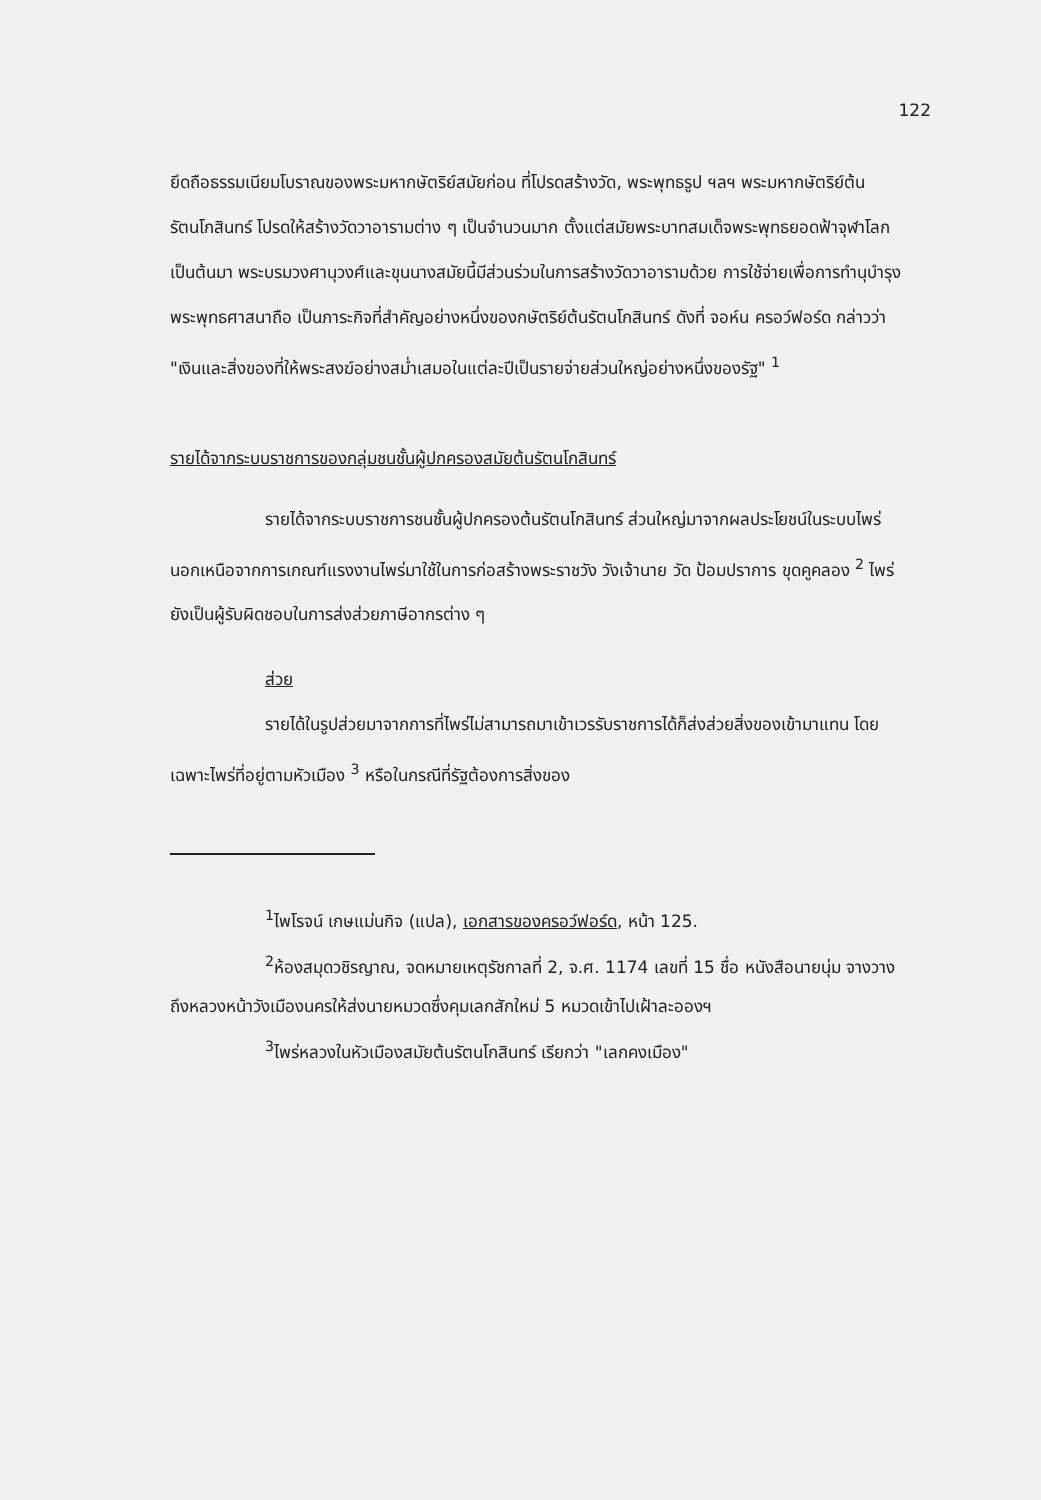122
ยึดถือธรรมเนียมโบราณของพระมหากษัตริย์สมัยก่อน ที่โปรดสร้างวัด, พระพุทธรูป ฯลฯ พระมหากษัตริย์ต้นรัตนโกสินทร์ โปรดให้สร้างวัดวาอารามต่าง ๆ เป็นจำนวนมาก ตั้งแต่สมัยพระบาทสมเด็จพระพุทธยอดฟ้าจุฬาโลก เป็นต้นมา พระบรมวงศานุวงศ์และขุนนางสมัยนี้มีส่วนร่วมในการสร้างวัดวาอารามด้วย การใช้จ่ายเพื่อการทำนุบำรุงพระพุทธศาสนาถือ เป็นภาระกิจที่สำคัญอย่างหนึ่งของกษัตริย์ต้นรัตนโกสินทร์ ดังที่ จอห์น ครอว์ฟอร์ด กล่าวว่า "เงินและสิ่งของที่ให้พระสงฆ์อย่างสม่ำเสมอในแต่ละปีเป็นรายจ่ายส่วนใหญ่อย่างหนึ่งของรัฐ" <sup>1</sup>
รายได้จากระบบราชการของกลุ่มชนชั้นผู้ปกครองสมัยต้นรัตนโกสินทร์
รายได้จากระบบราชการชนชั้นผู้ปกครองต้นรัตนโกสินทร์ ส่วนใหญ่มาจากผลประโยชน์ในระบบไพร่ นอกเหนือจากการเกณฑ์แรงงานไพร่มาใช้ในการก่อสร้างพระราชวัง วังเจ้านาย วัด ป้อมปราการ ขุดคูคลอง <sup>2</sup> ไพร่ยังเป็นผู้รับผิดชอบในการส่งส่วยภาษีอากรต่าง ๆ
ส่วย
รายได้ในรูปส่วยมาจากการที่ไพร่ไม่สามารถมาเข้าเวรรับราชการได้ก็ส่งส่วยสิ่งของเข้ามาแทน โดยเฉพาะไพร่ที่อยู่ตามหัวเมือง <sup>3</sup> หรือในกรณีที่รัฐต้องการสิ่งของ
<sup>1</sup> ไพโรจน์ เกษแม่นกิจ (แปล), เอกสารของครอว์ฟอร์ด, หน้า 125.
<sup>2</sup> ห้องสมุดวชิรญาณ, จดหมายเหตุรัชกาลที่ 2, จ.ศ. 1174 เลขที่ 15 ชื่อ หนังสือนายนุ่ม จางวางถึงหลวงหน้าวังเมืองนครให้ส่งนายหมวดซึ่งคุมเลกสักใหม่ 5 หมวดเข้าไปเฝ้าละอองฯ
<sup>3</sup> ไพร่หลวงในหัวเมืองสมัยต้นรัตนโกสินทร์ เรียกว่า "เลกคงเมือง"